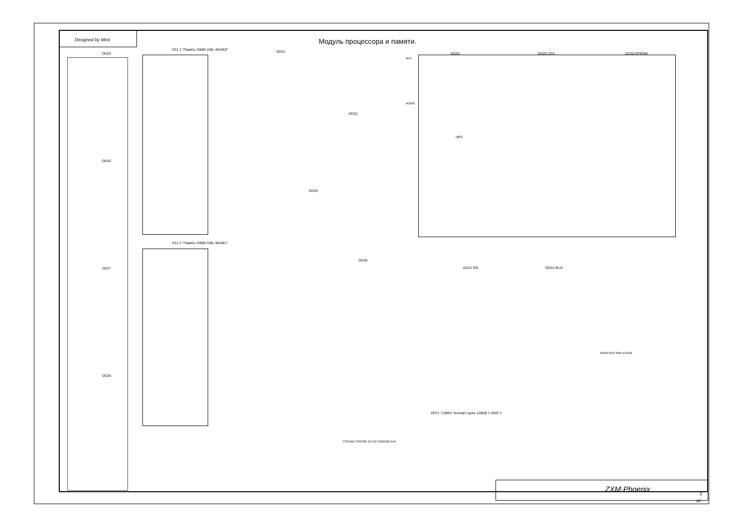Designed by Mick Модуль процессора и памяти.
XS1.1 "Память SIMM 1Mb, BANK0"
XS1.2 "Память SIMM 1Mb, BANK1"
DD25
DD26
DD27
DD28
DD31
DD32
DD29
DD30
DD33 DD26 CPU DD38 EPROM
HP3
DD21 RG DD23 MUX
XP21 "128Kb" Контакт Цепь 128KB 1 GND 2
ZXM-Phoenix
2
A2
BLK
ROMS
M128 SEG SMX EN128
CSRAM/ CSROM/ 27512/ RDROM/ A45